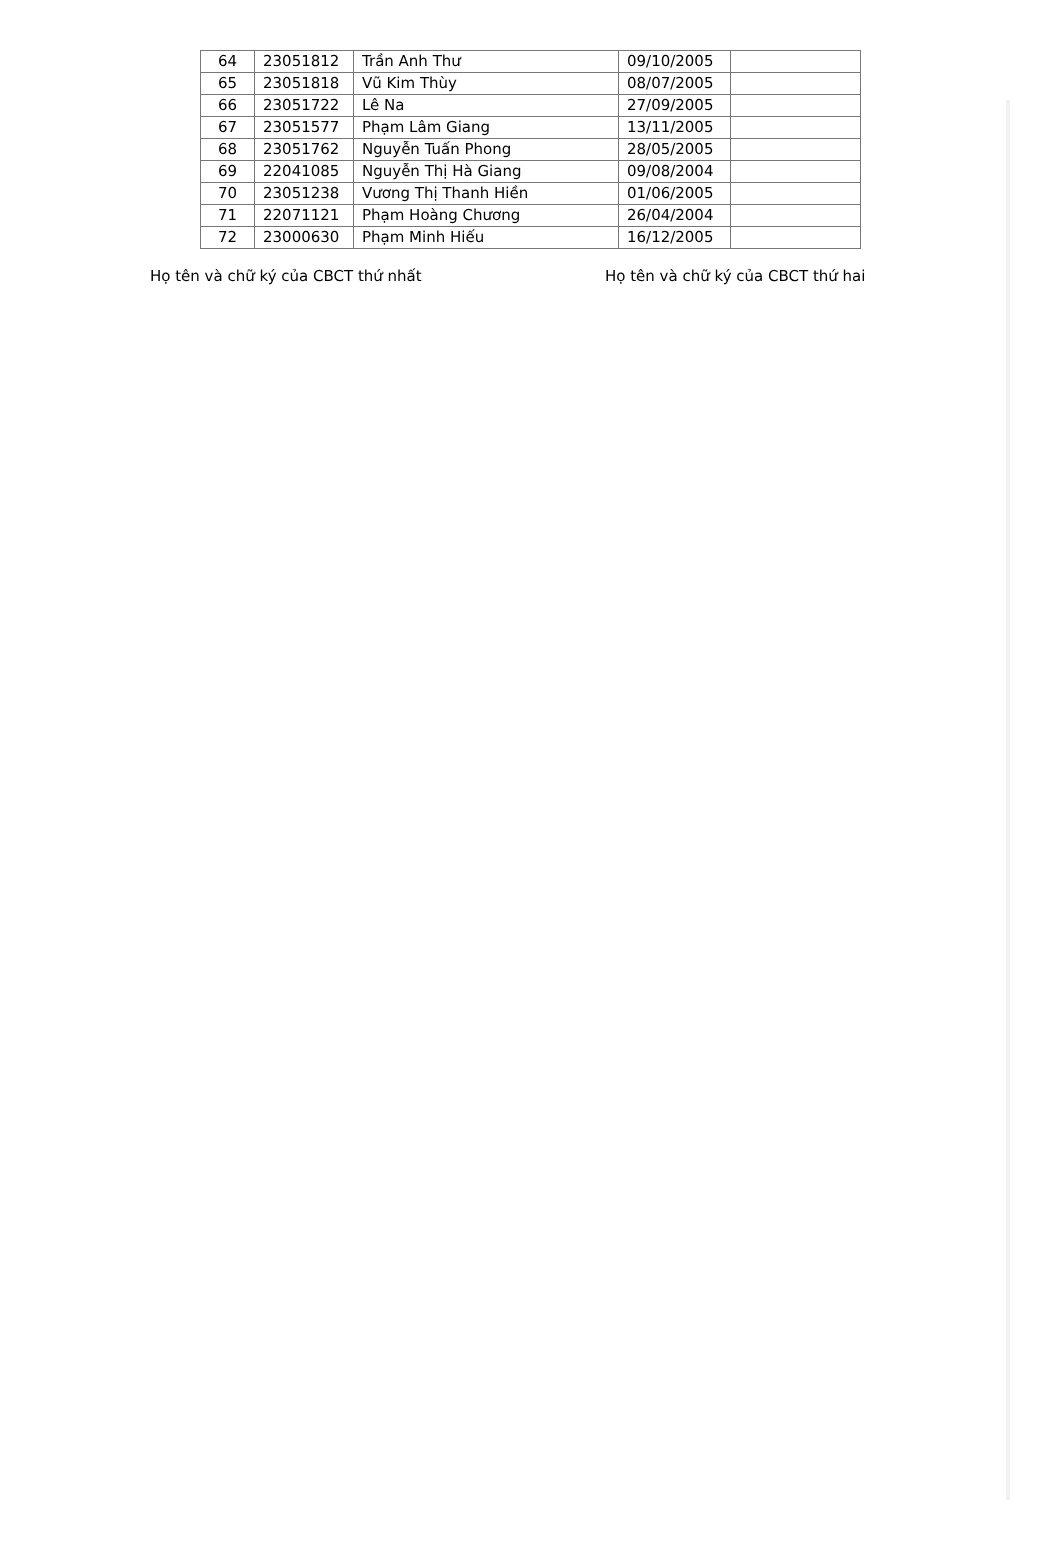| 64 | 23051812 | Trần Anh Thư | 09/10/2005 | |
| 65 | 23051818 | Vũ Kim Thùy | 08/07/2005 | |
| 66 | 23051722 | Lê Na | 27/09/2005 | |
| 67 | 23051577 | Phạm Lâm Giang | 13/11/2005 | |
| 68 | 23051762 | Nguyễn Tuấn Phong | 28/05/2005 | |
| 69 | 22041085 | Nguyễn Thị Hà Giang | 09/08/2004 | |
| 70 | 23051238 | Vương Thị Thanh Hiền | 01/06/2005 | |
| 71 | 22071121 | Phạm Hoàng Chương | 26/04/2004 | |
| 72 | 23000630 | Phạm Minh Hiếu | 16/12/2005 | |
Họ tên và chữ ký của CBCT thứ nhất Họ tên và chữ ký của CBCT thứ hai